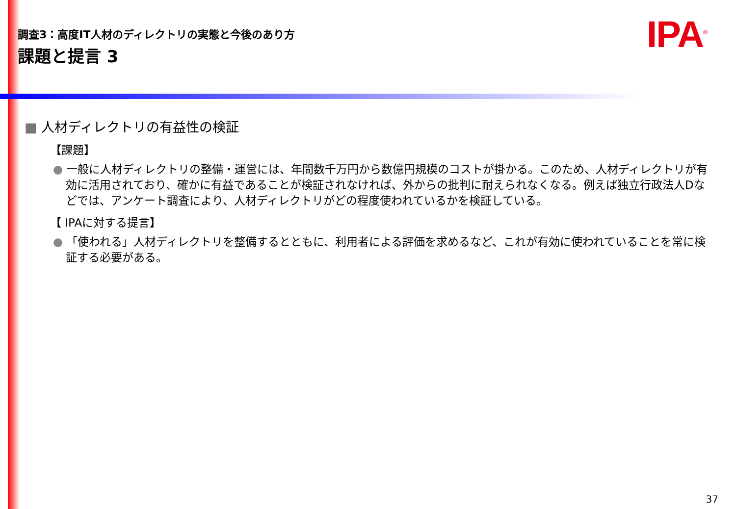調査3：高度IT人材のディレクトリの実態と今後のあり方
課題と提言 3
IPA<sup>®</sup>
■ 人材ディレクトリの有益性の検証
【課題】
● 一般に人材ディレクトリの整備・運営には、年間数千万円から数億円規模のコストが掛かる。このため、人材ディレクトリが有効に活用されており、確かに有益であることが検証されなければ、外からの批判に耐えられなくなる。例えば独立行政法人Dなどでは、アンケート調査により、人材ディレクトリがどの程度使われているかを検証している。
【 IPAに対する提言】
● 「使われる」人材ディレクトリを整備するとともに、利用者による評価を求めるなど、これが有効に使われていることを常に検証する必要がある。
37